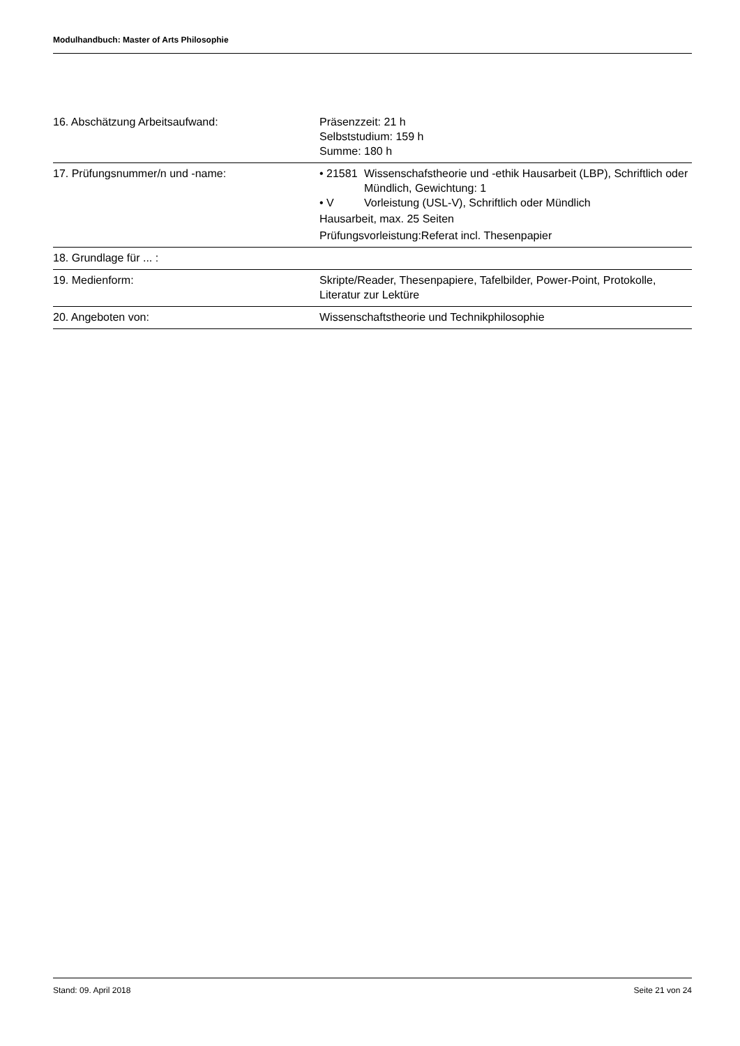Modulhandbuch: Master of Arts Philosophie
| 16. Abschätzung Arbeitsaufwand: | Präsenzzeit: 21 h Selbststudium: 159 h Summe: 180 h |
| 17. Prüfungsnummer/n und -name: | • 21581 Wissenschafstheorie und -ethik Hausarbeit (LBP), Schriftlich oder Mündlich, Gewichtung: 1 • V Vorleistung (USL-V), Schriftlich oder Mündlich Hausarbeit, max. 25 Seiten Prüfungsvorleistung:Referat incl. Thesenpapier |
| 18. Grundlage für ... : | |
| 19. Medienform: | Skripte/Reader, Thesenpapiere, Tafelbilder, Power-Point, Protokolle, Literatur zur Lektüre |
| 20. Angeboten von: | Wissenschaftstheorie und Technikphilosophie |
Stand: 09. April 2018 Seite 21 von 24